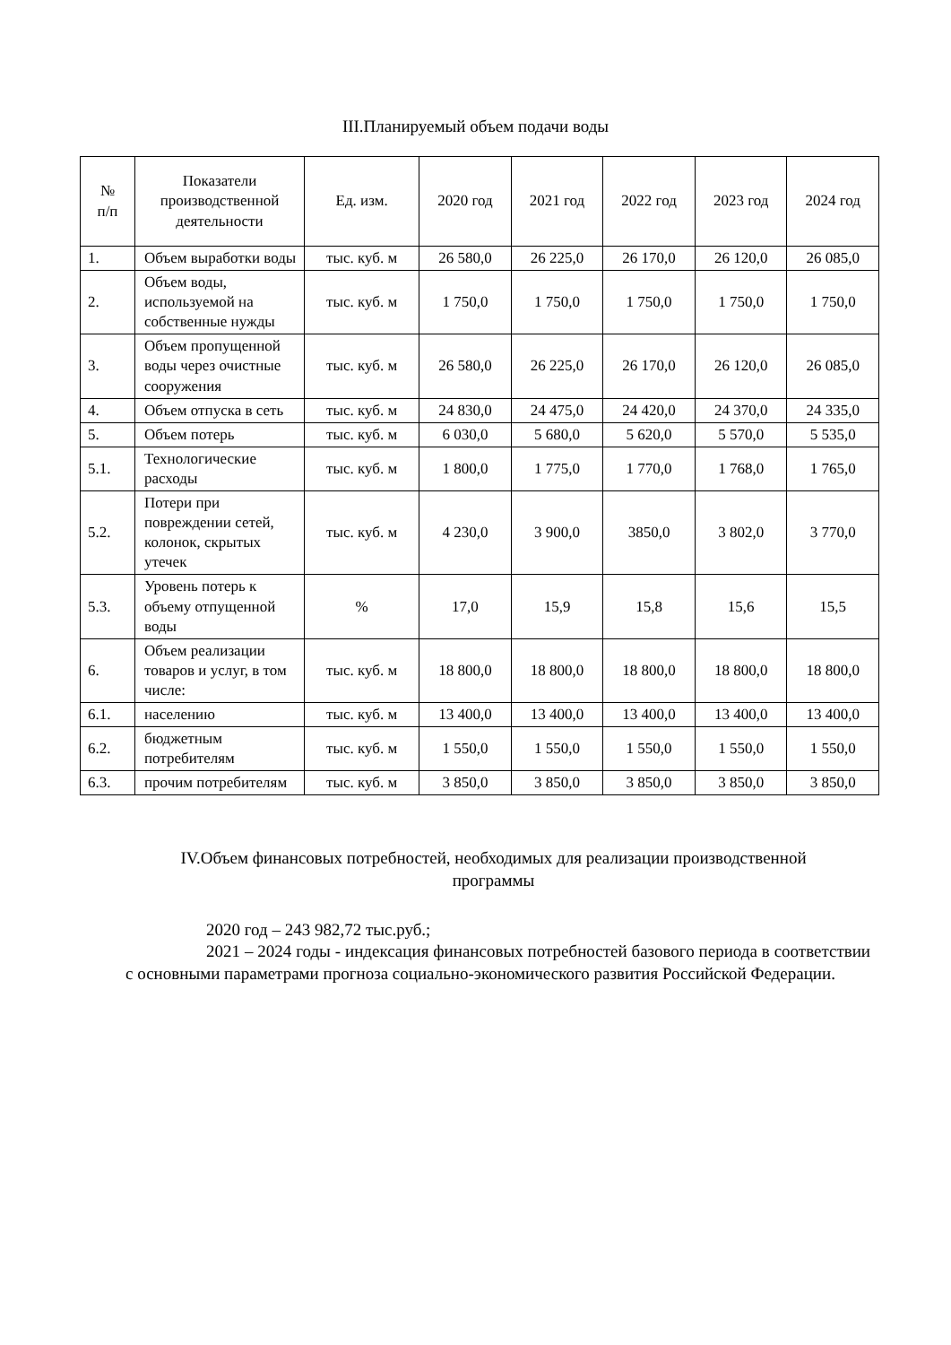III.Планируемый объем подачи воды
| № п/п | Показатели производственной деятельности | Ед. изм. | 2020 год | 2021 год | 2022 год | 2023 год | 2024 год |
| --- | --- | --- | --- | --- | --- | --- | --- |
| 1. | Объем выработки воды | тыс. куб. м | 26 580,0 | 26 225,0 | 26 170,0 | 26 120,0 | 26 085,0 |
| 2. | Объем воды, используемой на собственные нужды | тыс. куб. м | 1 750,0 | 1 750,0 | 1 750,0 | 1 750,0 | 1 750,0 |
| 3. | Объем пропущенной воды через очистные сооружения | тыс. куб. м | 26 580,0 | 26 225,0 | 26 170,0 | 26 120,0 | 26 085,0 |
| 4. | Объем отпуска в сеть | тыс. куб. м | 24 830,0 | 24 475,0 | 24 420,0 | 24 370,0 | 24 335,0 |
| 5. | Объем потерь | тыс. куб. м | 6 030,0 | 5 680,0 | 5 620,0 | 5 570,0 | 5 535,0 |
| 5.1. | Технологические расходы | тыс. куб. м | 1 800,0 | 1 775,0 | 1 770,0 | 1 768,0 | 1 765,0 |
| 5.2. | Потери при повреждении сетей, колонок, скрытых утечек | тыс. куб. м | 4 230,0 | 3 900,0 | 3850,0 | 3 802,0 | 3 770,0 |
| 5.3. | Уровень потерь к объему отпущенной воды | % | 17,0 | 15,9 | 15,8 | 15,6 | 15,5 |
| 6. | Объем реализации товаров и услуг, в том числе: | тыс. куб. м | 18 800,0 | 18 800,0 | 18 800,0 | 18 800,0 | 18 800,0 |
| 6.1. | населению | тыс. куб. м | 13 400,0 | 13 400,0 | 13 400,0 | 13 400,0 | 13 400,0 |
| 6.2. | бюджетным потребителям | тыс. куб. м | 1 550,0 | 1 550,0 | 1 550,0 | 1 550,0 | 1 550,0 |
| 6.3. | прочим потребителям | тыс. куб. м | 3 850,0 | 3 850,0 | 3 850,0 | 3 850,0 | 3 850,0 |
IV.Объем финансовых потребностей, необходимых для реализации производственной программы
2020 год – 243 982,72 тыс.руб.;
2021 – 2024 годы - индексация финансовых потребностей базового периода в соответствии с основными параметрами прогноза социально-экономического развития Российской Федерации.